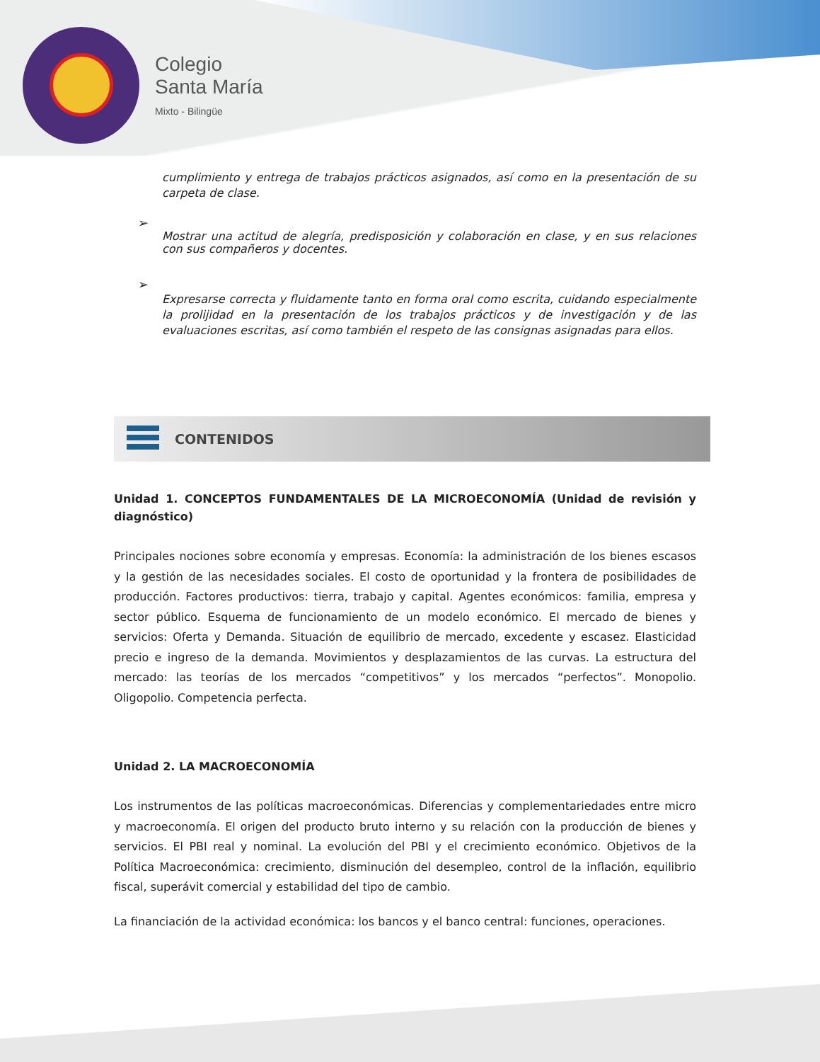Colegio
Santa María
Mixto - Bilingüe
cumplimiento y entrega de trabajos prácticos asignados, así como en la presentación de su carpeta de clase.
➢
Mostrar una actitud de alegría, predisposición y colaboración en clase, y en sus relaciones con sus compañeros y docentes.
➢
Expresarse correcta y fluidamente tanto en forma oral como escrita, cuidando especialmente la prolijidad en la presentación de los trabajos prácticos y de investigación y de las evaluaciones escritas, así como también el respeto de las consignas asignadas para ellos.
CONTENIDOS
Unidad 1. CONCEPTOS FUNDAMENTALES DE LA MICROECONOMÍA (Unidad de revisión y diagnóstico)
Principales nociones sobre economía y empresas. Economía: la administración de los bienes escasos y la gestión de las necesidades sociales. El costo de oportunidad y la frontera de posibilidades de producción. Factores productivos: tierra, trabajo y capital. Agentes económicos: familia, empresa y sector público. Esquema de funcionamiento de un modelo económico. El mercado de bienes y servicios: Oferta y Demanda. Situación de equilibrio de mercado, excedente y escasez. Elasticidad precio e ingreso de la demanda. Movimientos y desplazamientos de las curvas. La estructura del mercado: las teorías de los mercados “competitivos” y los mercados “perfectos”. Monopolio. Oligopolio. Competencia perfecta.
Unidad 2. LA MACROECONOMÍA
Los instrumentos de las políticas macroeconómicas. Diferencias y complementariedades entre micro y macroeconomía. El origen del producto bruto interno y su relación con la producción de bienes y servicios. El PBI real y nominal. La evolución del PBI y el crecimiento económico. Objetivos de la Política Macroeconómica: crecimiento, disminución del desempleo, control de la inflación, equilibrio fiscal, superávit comercial y estabilidad del tipo de cambio.
La financiación de la actividad económica: los bancos y el banco central: funciones, operaciones.